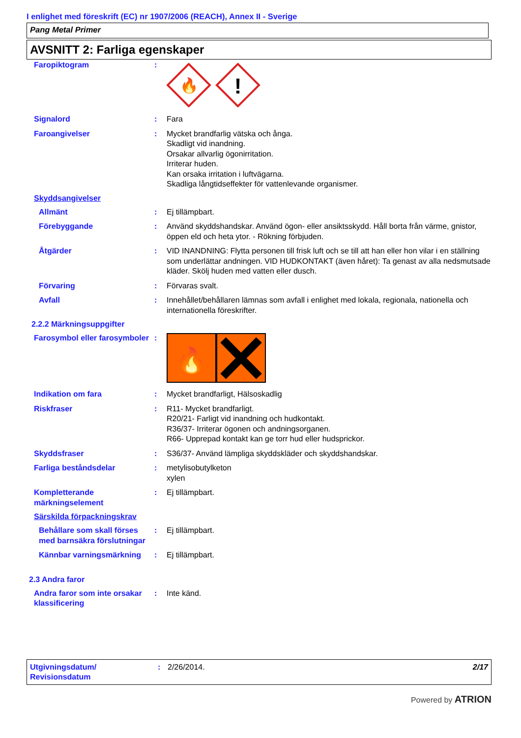I enlighet med föreskrift (EC) nr 1907/2006 (REACH), Annex II - Sverige
Pang Metal Primer
AVSNITT 2: Farliga egenskaper
Faropiktogram :
🔥
!
Signalord : Fara
Faroangivelser : Mycket brandfarlig vätska och ånga.
Skadligt vid inandning.
Orsakar allvarlig ögonirritation.
Irriterar huden.
Kan orsaka irritation i luftvägarna.
Skadliga långtidseffekter för vattenlevande organismer.
Skyddsangivelser
Allmänt : Ej tillämpbart.
Förebyggande : Använd skyddshandskar. Använd ögon- eller ansiktsskydd. Håll borta från värme, gnistor, öppen eld och heta ytor. - Rökning förbjuden.
Åtgärder : VID INANDNING: Flytta personen till frisk luft och se till att han eller hon vilar i en ställning som underlättar andningen. VID HUDKONTAKT (även håret): Ta genast av alla nedsmutsade kläder. Skölj huden med vatten eller dusch.
Förvaring : Förvaras svalt.
Avfall : Innehållet/behållaren lämnas som avfall i enlighet med lokala, regionala, nationella och internationella föreskrifter.
2.2.2 Märkningsuppgifter
Farosymbol eller farosymboler
:
🔥
Indikation om fara : Mycket brandfarligt, Hälsoskadlig
Riskfraser : R11- Mycket brandfarligt.
R20/21- Farligt vid inandning och hudkontakt.
R36/37- Irriterar ögonen och andningsorganen.
R66- Upprepad kontakt kan ge torr hud eller hudsprickor.
Skyddsfraser : S36/37- Använd lämpliga skyddskläder och skyddshandskar.
Farliga beståndsdelar : metylisobutylketon
xylen
Kompletterande märkningselement
: Ej tillämpbart.
Särskilda förpackningskrav
Behållare som skall förses med barnsäkra förslutningar
: Ej tillämpbart.
Kännbar varningsmärkning : Ej tillämpbart.
2.3 Andra faror
Andra faror som inte orsakar klassificering
: Inte känd.
Utgivningsdatum/
Revisionsdatum
: 2/26/2014. 2/17
Powered by ATRION